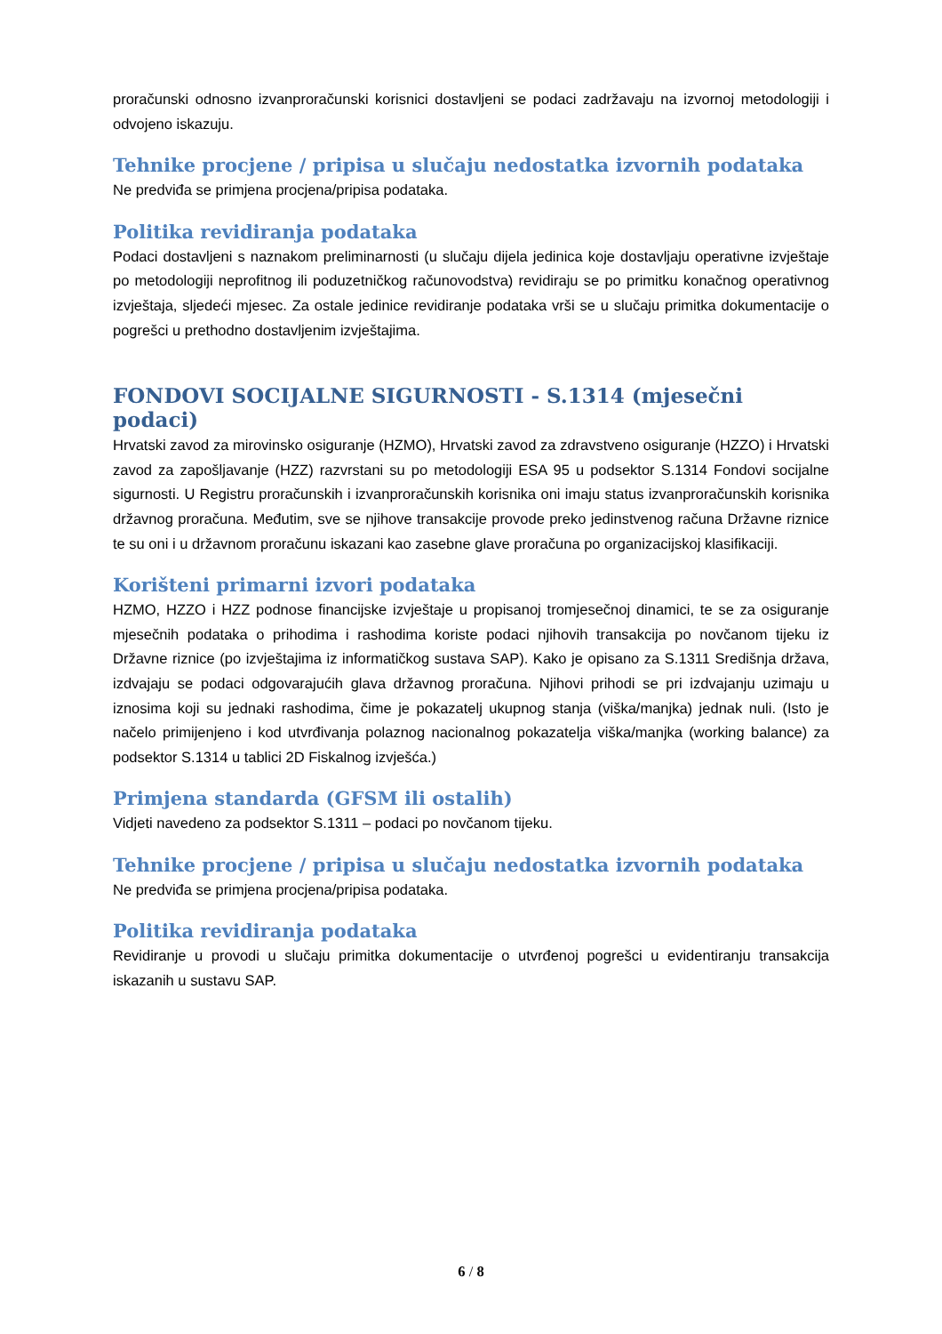proračunski odnosno izvanproračunski korisnici dostavljeni se podaci zadržavaju na izvornoj metodologiji i odvojeno iskazuju.
Tehnike procjene / pripisa u slučaju nedostatka izvornih podataka
Ne predviđa se primjena procjena/pripisa podataka.
Politika revidiranja podataka
Podaci dostavljeni s naznakom preliminarnosti (u slučaju dijela jedinica koje dostavljaju operativne izvještaje po metodologiji neprofitnog ili poduzetničkog računovodstva) revidiraju se po primitku konačnog operativnog izvještaja, sljedeći mjesec. Za ostale jedinice revidiranje podataka vrši se u slučaju primitka dokumentacije o pogrešci u prethodno dostavljenim izvještajima.
FONDOVI SOCIJALNE SIGURNOSTI - S.1314 (mjesečni podaci)
Hrvatski zavod za mirovinsko osiguranje (HZMO), Hrvatski zavod za zdravstveno osiguranje (HZZO) i Hrvatski zavod za zapošljavanje (HZZ) razvrstani su po metodologiji ESA 95 u podsektor S.1314 Fondovi socijalne sigurnosti. U Registru proračunskih i izvanproračunskih korisnika oni imaju status izvanproračunskih korisnika državnog proračuna. Međutim, sve se njihove transakcije provode preko jedinstvenog računa Državne riznice te su oni i u državnom proračunu iskazani kao zasebne glave proračuna po organizacijskoj klasifikaciji.
Korišteni primarni izvori podataka
HZMO, HZZO i HZZ podnose financijske izvještaje u propisanoj tromjesečnoj dinamici, te se za osiguranje mjesečnih podataka o prihodima i rashodima koriste podaci njihovih transakcija po novčanom tijeku iz Državne riznice (po izvještajima iz informatičkog sustava SAP). Kako je opisano za S.1311 Središnja država, izdvajaju se podaci odgovarajućih glava državnog proračuna. Njihovi prihodi se pri izdvajanju uzimaju u iznosima koji su jednaki rashodima, čime je pokazatelj ukupnog stanja (viška/manjka) jednak nuli. (Isto je načelo primijenjeno i kod utvrđivanja polaznog nacionalnog pokazatelja viška/manjka (working balance) za podsektor S.1314 u tablici 2D Fiskalnog izvješća.)
Primjena standarda (GFSM ili ostalih)
Vidjeti navedeno za podsektor S.1311 – podaci po novčanom tijeku.
Tehnike procjene / pripisa u slučaju nedostatka izvornih podataka
Ne predviđa se primjena procjena/pripisa podataka.
Politika revidiranja podataka
Revidiranje u provodi u slučaju primitka dokumentacije o utvrđenoj pogrešci u evidentiranju transakcija iskazanih u sustavu SAP.
6 / 8